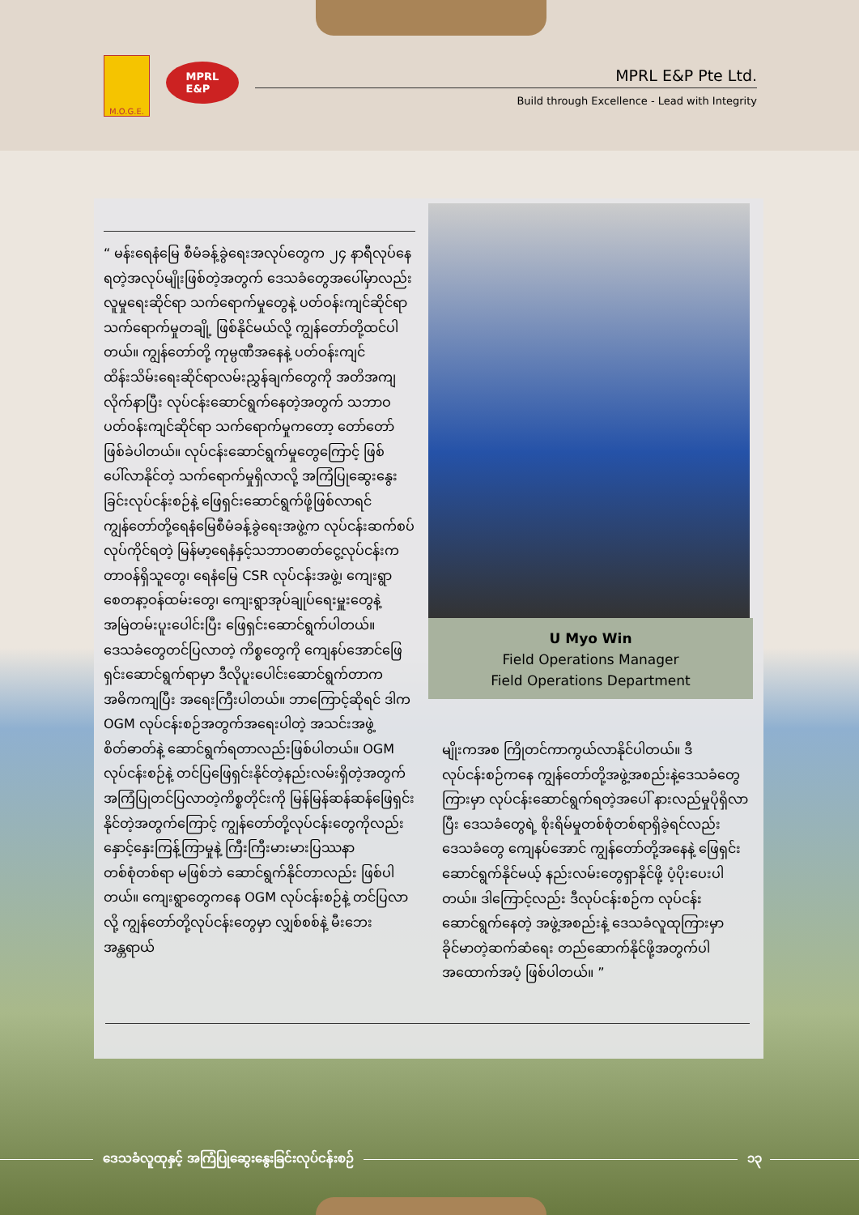M.O.G.E.
MPRL
E&P
MPRL E&P Pte Ltd.
Build through Excellence - Lead with Integrity
“ မန်းရေနံမြေ စီမံခန့်ခွဲရေးအလုပ်တွေက ၂၄ နာရီလုပ်နေရတဲ့အလုပ်မျိုးဖြစ်တဲ့အတွက် ဒေသခံတွေအပေါ်မှာလည်း လူမှုရေးဆိုင်ရာ သက်ရောက်မှုတွေနဲ့ ပတ်ဝန်းကျင်ဆိုင်ရာ သက်ရောက်မှုတချို့ ဖြစ်နိုင်မယ်လို့ ကျွန်တော်တို့ထင်ပါတယ်။ ကျွန်တော်တို့ ကုမ္ပဏီအနေနဲ့ ပတ်ဝန်းကျင်ထိန်းသိမ်းရေးဆိုင်ရာလမ်းညွှန်ချက်တွေကို အတိအကျလိုက်နာပြီး လုပ်ငန်းဆောင်ရွက်နေတဲ့အတွက် သဘာဝပတ်ဝန်းကျင်ဆိုင်ရာ သက်ရောက်မှုကတော့ တော်တော်ဖြစ်ခဲပါတယ်။ လုပ်ငန်းဆောင်ရွက်မှုတွေကြောင့် ဖြစ်ပေါ်လာနိုင်တဲ့ သက်ရောက်မှုရှိလာလို့ အကြံပြုဆွေးနွေးခြင်းလုပ်ငန်းစဉ်နဲ့ ဖြေရှင်းဆောင်ရွက်ဖို့ဖြစ်လာရင် ကျွန်တော်တို့ရေနံမြေစီမံခန့်ခွဲရေးအဖွဲ့က လုပ်ငန်းဆက်စပ်လုပ်ကိုင်ရတဲ့ မြန်မာ့ရေနံနှင့်သဘာဝဓာတ်ငွေ့လုပ်ငန်းက တာဝန်ရှိသူတွေ၊ ရေနံမြေ CSR လုပ်ငန်းအဖွဲ့၊ ကျေးရွာစေတနာ့ဝန်ထမ်းတွေ၊ ကျေးရွာအုပ်ချုပ်ရေးမှူးတွေနဲ့ အမြဲတမ်းပူးပေါင်းပြီး ဖြေရှင်းဆောင်ရွက်ပါတယ်။ ဒေသခံတွေတင်ပြလာတဲ့ ကိစ္စတွေကို ကျေနပ်အောင်ဖြေရှင်းဆောင်ရွက်ရာမှာ ဒီလိုပူးပေါင်းဆောင်ရွက်တာက အဓိကကျပြီး အရေးကြီးပါတယ်။ ဘာကြောင့်ဆိုရင် ဒါက OGM လုပ်ငန်းစဉ်အတွက်အရေးပါတဲ့ အသင်းအဖွဲ့စိတ်ဓာတ်နဲ့ ဆောင်ရွက်ရတာလည်းဖြစ်ပါတယ်။ OGM လုပ်ငန်းစဉ်နဲ့ တင်ပြဖြေရှင်းနိုင်တဲ့နည်းလမ်းရှိတဲ့အတွက် အကြံပြုတင်ပြလာတဲ့ကိစ္စတိုင်းကို မြန်မြန်ဆန်ဆန်ဖြေရှင်းနိုင်တဲ့အတွက်ကြောင့် ကျွန်တော်တို့လုပ်ငန်းတွေကိုလည်း နှောင့်နှေးကြန့်ကြာမှုနဲ့ ကြီးကြီးမားမားပြဿနာတစ်စုံတစ်ရာ မဖြစ်ဘဲ ဆောင်ရွက်နိုင်တာလည်း ဖြစ်ပါတယ်။ ကျေးရွာတွေကနေ OGM လုပ်ငန်းစဉ်နဲ့ တင်ပြလာလို့ ကျွန်တော်တို့လုပ်ငန်းတွေမှာ လျှစ်စစ်နဲ့ မီးဘေးအန္တရာယ်
U Myo Win
Field Operations Manager
Field Operations Department
မျိုးကအစ ကြိုတင်ကာကွယ်လာနိုင်ပါတယ်။ ဒီလုပ်ငန်းစဉ်ကနေ ကျွန်တော်တို့အဖွဲ့အစည်းနဲ့ဒေသခံတွေကြားမှာ လုပ်ငန်းဆောင်ရွက်ရတဲ့အပေါ် နားလည်မှုပိုရှိလာပြီး ဒေသခံတွေရဲ့ စိုးရိမ်မှုတစ်စုံတစ်ရာရှိခဲ့ရင်လည်း ဒေသခံတွေ ကျေနပ်အောင် ကျွန်တော်တို့အနေနဲ့ ဖြေရှင်းဆောင်ရွက်နိုင်မယ့် နည်းလမ်းတွေရှာနိုင်ဖို့ ပံ့ပိုးပေးပါတယ်။ ဒါကြောင့်လည်း ဒီလုပ်ငန်းစဉ်က လုပ်ငန်းဆောင်ရွက်နေတဲ့ အဖွဲ့အစည်းနဲ့ ဒေသခံလူထုကြားမှာ ခိုင်မာတဲ့ဆက်ဆံရေး တည်ဆောက်နိုင်ဖို့အတွက်ပါ အထောက်အပံ့ ဖြစ်ပါတယ်။ ”
ဒေသခံလူထုနှင့် အကြံပြုဆွေးနွေးခြင်းလုပ်ငန်းစဉ် ၁၃